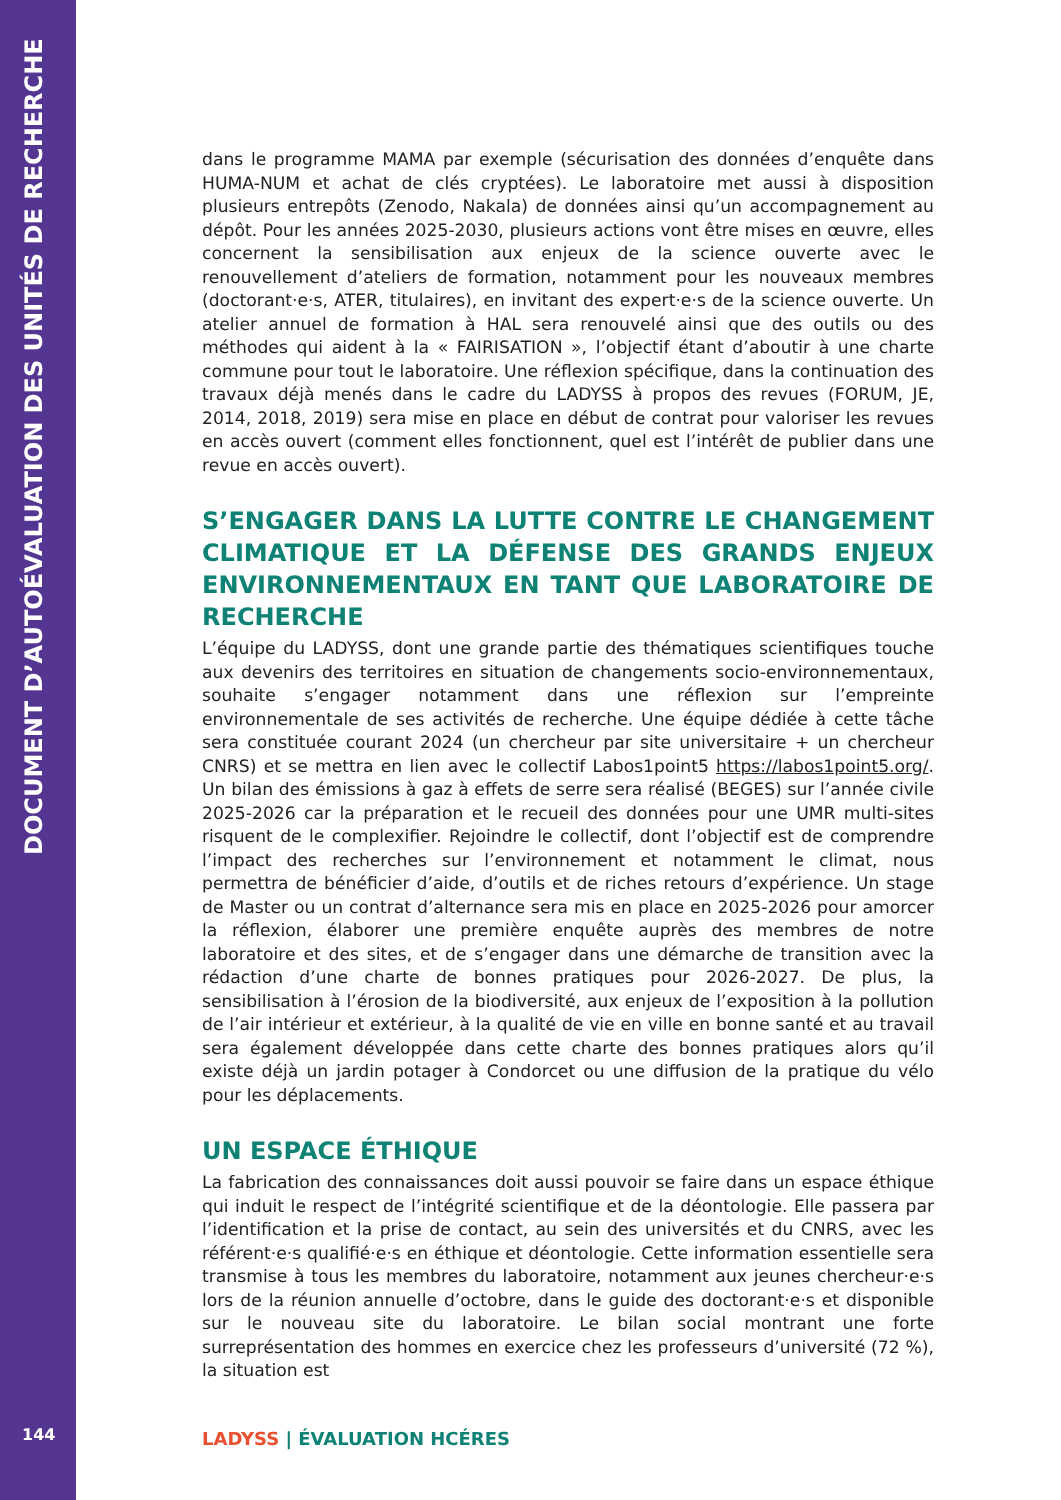DOCUMENT D’AUTOÉVALUATION DES UNITÉS DE RECHERCHE
144
dans le programme MAMA par exemple (sécurisation des données d’enquête dans HUMA-NUM et achat de clés cryptées). Le laboratoire met aussi à disposition plusieurs entrepôts (Zenodo, Nakala) de données ainsi qu’un accompagnement au dépôt. Pour les années 2025-2030, plusieurs actions vont être mises en œuvre, elles concernent la sensibilisation aux enjeux de la science ouverte avec le renouvellement d’ateliers de formation, notamment pour les nouveaux membres (doctorant·e·s, ATER, titulaires), en invitant des expert·e·s de la science ouverte. Un atelier annuel de formation à HAL sera renouvelé ainsi que des outils ou des méthodes qui aident à la « FAIRISATION », l’objectif étant d’aboutir à une charte commune pour tout le laboratoire. Une réflexion spécifique, dans la continuation des travaux déjà menés dans le cadre du LADYSS à propos des revues (FORUM, JE, 2014, 2018, 2019) sera mise en place en début de contrat pour valoriser les revues en accès ouvert (comment elles fonctionnent, quel est l’intérêt de publier dans une revue en accès ouvert).
S’ENGAGER DANS LA LUTTE CONTRE LE CHANGEMENT CLIMATIQUE ET LA DÉFENSE DES GRANDS ENJEUX ENVIRONNEMENTAUX EN TANT QUE LABORATOIRE DE RECHERCHE
L’équipe du LADYSS, dont une grande partie des thématiques scientifiques touche aux devenirs des territoires en situation de changements socio-environnementaux, souhaite s’engager notamment dans une réflexion sur l’empreinte environnementale de ses activités de recherche. Une équipe dédiée à cette tâche sera constituée courant 2024 (un chercheur par site universitaire + un chercheur CNRS) et se mettra en lien avec le collectif Labos1point5 https://labos1point5.org/. Un bilan des émissions à gaz à effets de serre sera réalisé (BEGES) sur l’année civile 2025-2026 car la préparation et le recueil des données pour une UMR multi-sites risquent de le complexifier. Rejoindre le collectif, dont l’objectif est de comprendre l’impact des recherches sur l’environnement et notamment le climat, nous permettra de bénéficier d’aide, d’outils et de riches retours d’expérience. Un stage de Master ou un contrat d’alternance sera mis en place en 2025-2026 pour amorcer la réflexion, élaborer une première enquête auprès des membres de notre laboratoire et des sites, et de s’engager dans une démarche de transition avec la rédaction d’une charte de bonnes pratiques pour 2026-2027. De plus, la sensibilisation à l’érosion de la biodiversité, aux enjeux de l’exposition à la pollution de l’air intérieur et extérieur, à la qualité de vie en ville en bonne santé et au travail sera également développée dans cette charte des bonnes pratiques alors qu’il existe déjà un jardin potager à Condorcet ou une diffusion de la pratique du vélo pour les déplacements.
UN ESPACE ÉTHIQUE
La fabrication des connaissances doit aussi pouvoir se faire dans un espace éthique qui induit le respect de l’intégrité scientifique et de la déontologie. Elle passera par l’identification et la prise de contact, au sein des universités et du CNRS, avec les référent·e·s qualifié·e·s en éthique et déontologie. Cette information essentielle sera transmise à tous les membres du laboratoire, notamment aux jeunes chercheur·e·s lors de la réunion annuelle d’octobre, dans le guide des doctorant·e·s et disponible sur le nouveau site du laboratoire. Le bilan social montrant une forte surreprésentation des hommes en exercice chez les professeurs d’université (72 %), la situation est
LADYSS | ÉVALUATION HCÉRES